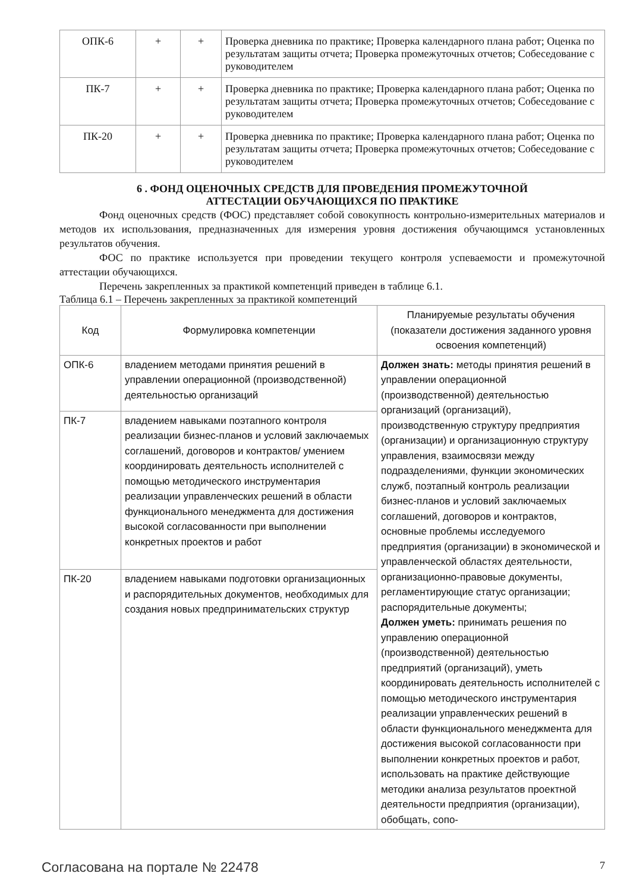| ОПК-6 | + | + | Проверка дневника по практике; Проверка календарного плана работ; Оценка по результатам защиты отчета; Проверка промежуточных отчетов; Собеседование с руководителем |
| ПК-7 | + | + | Проверка дневника по практике; Проверка календарного плана работ; Оценка по результатам защиты отчета; Проверка промежуточных отчетов; Собеседование с руководителем |
| ПК-20 | + | + | Проверка дневника по практике; Проверка календарного плана работ; Оценка по результатам защиты отчета; Проверка промежуточных отчетов; Собеседование с руководителем |
6 . ФОНД ОЦЕНОЧНЫХ СРЕДСТВ ДЛЯ ПРОВЕДЕНИЯ ПРОМЕЖУТОЧНОЙ
АТТЕСТАЦИИ ОБУЧАЮЩИХСЯ ПО ПРАКТИКЕ
Фонд оценочных средств (ФОС) представляет собой совокупность контрольно-измерительных материалов и методов их использования, предназначенных для измерения уровня достижения обучающимся установленных результатов обучения.
ФОС по практике используется при проведении текущего контроля успеваемости и промежуточной аттестации обучающихся.
Перечень закрепленных за практикой компетенций приведен в таблице 6.1.
Таблица 6.1 – Перечень закрепленных за практикой компетенций
| Код | Формулировка компетенции | Планируемые результаты обучения (показатели достижения заданного уровня освоения компетенций) |
| --- | --- | --- |
| ОПК-6 | владением методами принятия решений в управлении операционной (производственной) деятельностью организаций | Должен знать: методы принятия решений в управлении операционной (производственной) деятельностью организаций (организаций), производственную структуру предприятия (организации) и организационную структуру управления, взаимосвязи между подразделениями, функции экономических служб, поэтапный контроль реализации бизнес-планов и условий заключаемых соглашений, договоров и контрактов, основные проблемы исследуемого предприятия (организации) в экономической и управленческой областях деятельности, организационно-правовые документы, регламентирующие статус организации; распорядительные документы; Должен уметь: принимать решения по управлению операционной (производственной) деятельностью предприятий (организаций), уметь координировать деятельность исполнителей с помощью методического инструментария реализации управленческих решений в области функционального менеджмента для достижения высокой согласованности при выполнении конкретных проектов и работ, использовать на практике действующие методики анализа результатов проектной деятельности предприятия (организации), обобщать, сопо- |
| ПК-7 | владением навыками поэтапного контроля реализации бизнес-планов и условий заключаемых соглашений, договоров и контрактов/ умением координировать деятельность исполнителей с помощью методического инструментария реализации управленческих решений в области функционального менеджмента для достижения высокой согласованности при выполнении конкретных проектов и работ | |
| ПК-20 | владением навыками подготовки организационных и распорядительных документов, необходимых для создания новых предпринимательских структур | |
Согласована на портале № 22478 7